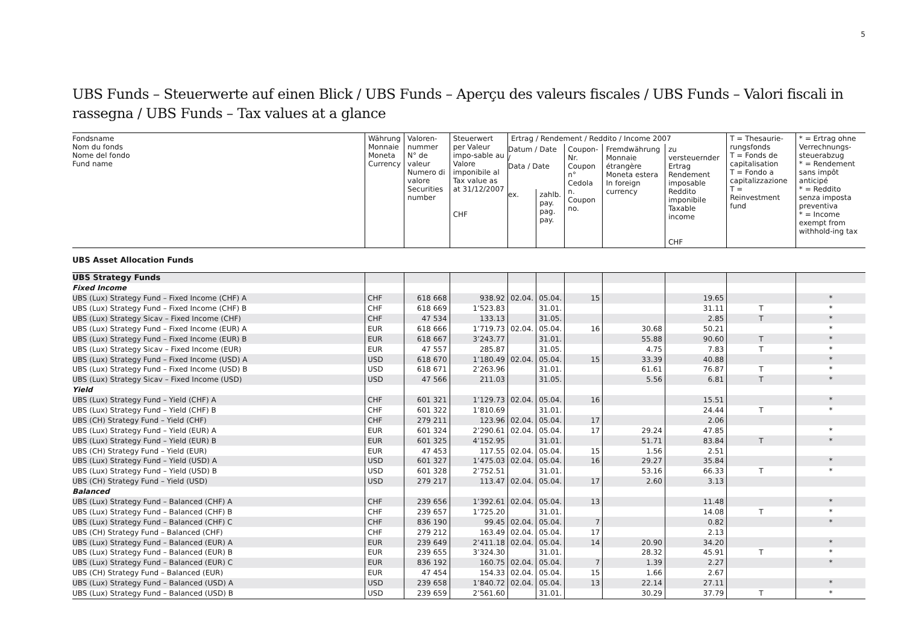5
UBS Funds – Steuerwerte auf einen Blick / UBS Funds – Aperçu des valeurs fiscales / UBS Funds – Valori fiscali in rassegna / UBS Funds – Tax values at a glance
| Fondsname Nom du fonds Nome del fondo Fund name | Währung Monnaie Moneta Currency | Valoren- nummer N° de valeur Numero di valore Securities number | Steuerwert per Valeur impo-sable au Valore imponibile al Tax value as at 31/12/2007 CHF | Ertrag / Rendement / Reddito / Income 2007 | | | | | T = Thesaurie-rungsfonds T = Fonds de capitalisation T = Fondo a capitalizzazione T = Reinvestment fund | * = Ertrag ohne Verrechnungs-steuerabzug * = Rendement sans impôt anticipé * = Reddito senza imposta preventiva * = Income exempt from withhold-ing tax |
| --- | --- | --- | --- | --- | --- | --- | --- | --- | --- | --- |
| | | | | Datum / Date / Data / Date | | Coupon-Nr. Coupon n° Cedola n. Coupon no. | Fremdwährung Monnaie étrangère Moneta estera In foreign currency | zu versteuernder Ertrag Rendement imposable Reddito imponibile Taxable income CHF | | |
| | | | | ex. | zahlb. pay. pag. pay. | | | | | |
| UBS Asset Allocation Funds | | | | | | | | | | |
| UBS Strategy Funds | | | | | | | | | | |
| Fixed Income | | | | | | | | | | |
| UBS (Lux) Strategy Fund – Fixed Income (CHF) A | CHF | 618 668 | 938.92 | 02.04. | 05.04. | 15 | | 19.65 | | * |
| UBS (Lux) Strategy Fund – Fixed Income (CHF) B | CHF | 618 669 | 1’523.83 | | 31.01. | | | 31.11 | T | * |
| UBS (Lux) Strategy Sicav – Fixed Income (CHF) | CHF | 47 534 | 133.13 | | 31.05. | | | 2.85 | T | * |
| UBS (Lux) Strategy Fund – Fixed Income (EUR) A | EUR | 618 666 | 1’719.73 | 02.04. | 05.04. | 16 | 30.68 | 50.21 | | * |
| UBS (Lux) Strategy Fund – Fixed Income (EUR) B | EUR | 618 667 | 3’243.77 | | 31.01. | | 55.88 | 90.60 | T | * |
| UBS (Lux) Strategy Sicav – Fixed Income (EUR) | EUR | 47 557 | 285.87 | | 31.05. | | 4.75 | 7.83 | T | * |
| UBS (Lux) Strategy Fund – Fixed Income (USD) A | USD | 618 670 | 1’180.49 | 02.04. | 05.04. | 15 | 33.39 | 40.88 | | * |
| UBS (Lux) Strategy Fund – Fixed Income (USD) B | USD | 618 671 | 2’263.96 | | 31.01. | | 61.61 | 76.87 | T | * |
| UBS (Lux) Strategy Sicav – Fixed Income (USD) | USD | 47 566 | 211.03 | | 31.05. | | 5.56 | 6.81 | T | * |
| Yield | | | | | | | | | | |
| UBS (Lux) Strategy Fund – Yield (CHF) A | CHF | 601 321 | 1’129.73 | 02.04. | 05.04. | 16 | | 15.51 | | * |
| UBS (Lux) Strategy Fund – Yield (CHF) B | CHF | 601 322 | 1’810.69 | | 31.01. | | | 24.44 | T | * |
| UBS (CH) Strategy Fund – Yield (CHF) | CHF | 279 211 | 123.96 | 02.04. | 05.04. | 17 | | 2.06 | | |
| UBS (Lux) Strategy Fund – Yield (EUR) A | EUR | 601 324 | 2’290.61 | 02.04. | 05.04. | 17 | 29.24 | 47.85 | | * |
| UBS (Lux) Strategy Fund – Yield (EUR) B | EUR | 601 325 | 4’152.95 | | 31.01. | | 51.71 | 83.84 | T | * |
| UBS (CH) Strategy Fund – Yield (EUR) | EUR | 47 453 | 117.55 | 02.04. | 05.04. | 15 | 1.56 | 2.51 | | |
| UBS (Lux) Strategy Fund – Yield (USD) A | USD | 601 327 | 1’475.03 | 02.04. | 05.04. | 16 | 29.27 | 35.84 | | * |
| UBS (Lux) Strategy Fund – Yield (USD) B | USD | 601 328 | 2’752.51 | | 31.01. | | 53.16 | 66.33 | T | * |
| UBS (CH) Strategy Fund – Yield (USD) | USD | 279 217 | 113.47 | 02.04. | 05.04. | 17 | 2.60 | 3.13 | | |
| Balanced | | | | | | | | | | |
| UBS (Lux) Strategy Fund – Balanced (CHF) A | CHF | 239 656 | 1’392.61 | 02.04. | 05.04. | 13 | | 11.48 | | * |
| UBS (Lux) Strategy Fund – Balanced (CHF) B | CHF | 239 657 | 1’725.20 | | 31.01. | | | 14.08 | T | * |
| UBS (Lux) Strategy Fund – Balanced (CHF) C | CHF | 836 190 | 99.45 | 02.04. | 05.04. | 7 | | 0.82 | | * |
| UBS (CH) Strategy Fund – Balanced (CHF) | CHF | 279 212 | 163.49 | 02.04. | 05.04. | 17 | | 2.13 | | |
| UBS (Lux) Strategy Fund – Balanced (EUR) A | EUR | 239 649 | 2’411.18 | 02.04. | 05.04. | 14 | 20.90 | 34.20 | | * |
| UBS (Lux) Strategy Fund – Balanced (EUR) B | EUR | 239 655 | 3’324.30 | | 31.01. | | 28.32 | 45.91 | T | * |
| UBS (Lux) Strategy Fund – Balanced (EUR) C | EUR | 836 192 | 160.75 | 02.04. | 05.04. | 7 | 1.39 | 2.27 | | * |
| UBS (CH) Strategy Fund – Balanced (EUR) | EUR | 47 454 | 154.33 | 02.04. | 05.04. | 15 | 1.66 | 2.67 | | |
| UBS (Lux) Strategy Fund – Balanced (USD) A | USD | 239 658 | 1’840.72 | 02.04. | 05.04. | 13 | 22.14 | 27.11 | | * |
| UBS (Lux) Strategy Fund – Balanced (USD) B | USD | 239 659 | 2’561.60 | | 31.01. | | 30.29 | 37.79 | T | * |